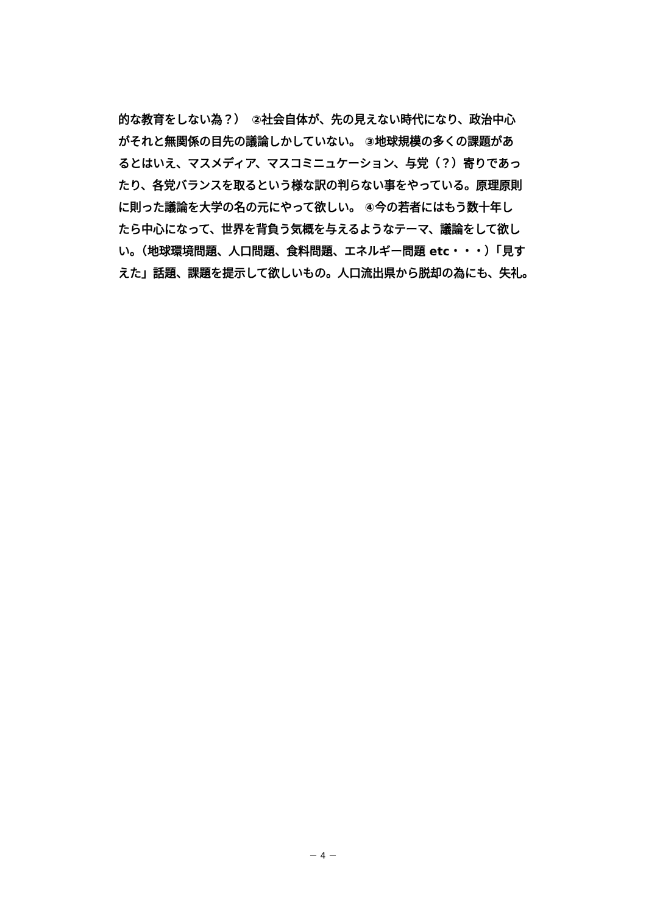的な教育をしない為？）　②社会自体が、先の見えない時代になり、政治中心
がそれと無関係の目先の議論しかしていない。 ③地球規模の多くの課題があ
るとはいえ、マスメディア、マスコミニュケーション、与党（？）寄りであっ
たり、各党バランスを取るという様な訳の判らない事をやっている。原理原則
に則った議論を大学の名の元にやって欲しい。 ④今の若者にはもう数十年し
たら中心になって、世界を背負う気概を与えるようなテーマ、議論をして欲し
い。（地球環境問題、人口問題、食料問題、エネルギー問題 etc・・・）「見す
えた」話題、課題を提示して欲しいもの。人口流出県から脱却の為にも、失礼。
－ 4 －